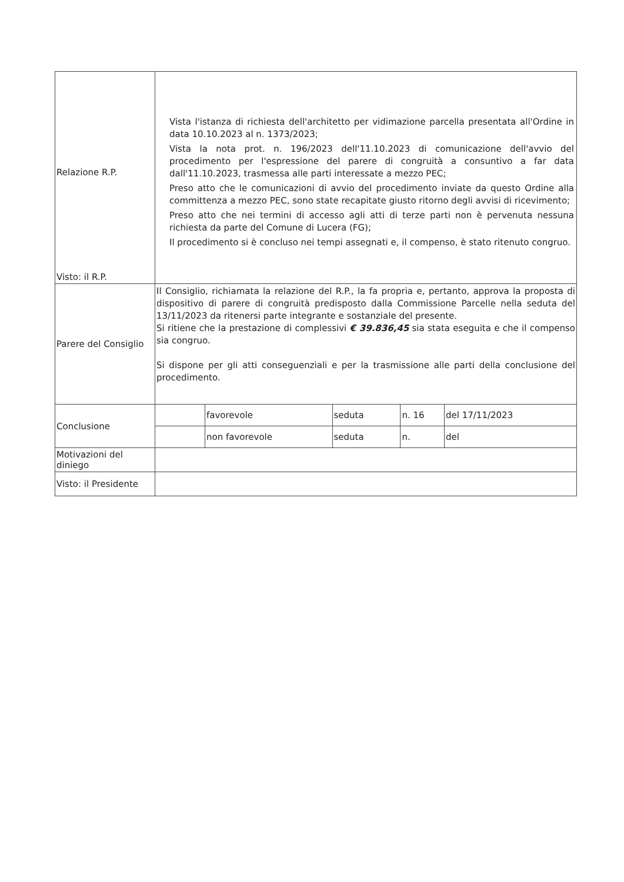| Relazione R.P. Visto: il R.P. | Vista l'istanza di richiesta dell'architetto per vidimazione parcella presentata all'Ordine in data 10.10.2023 al n. 1373/2023; Vista la nota prot. n. 196/2023 dell'11.10.2023 di comunicazione dell'avvio del procedimento per l'espressione del parere di congruità a consuntivo a far data dall'11.10.2023, trasmessa alle parti interessate a mezzo PEC; Preso atto che le comunicazioni di avvio del procedimento inviate da questo Ordine alla committenza a mezzo PEC, sono state recapitate giusto ritorno degli avvisi di ricevimento; Preso atto che nei termini di accesso agli atti di terze parti non è pervenuta nessuna richiesta da parte del Comune di Lucera (FG); Il procedimento si è concluso nei tempi assegnati e, il compenso, è stato ritenuto congruo. | | | | |
| Parere del Consiglio | Il Consiglio, richiamata la relazione del R.P., la fa propria e, pertanto, approva la proposta di dispositivo di parere di congruità predisposto dalla Commissione Parcelle nella seduta del 13/11/2023 da ritenersi parte integrante e sostanziale del presente. Si ritiene che la prestazione di complessivi € 39.836,45 sia stata eseguita e che il compenso sia congruo. Si dispone per gli atti conseguenziali e per la trasmissione alle parti della conclusione del procedimento. | | | | |
| Conclusione | | favorevole | seduta | n. 16 | del 17/11/2023 |
| | | non favorevole | seduta | n. | del |
| Motivazioni del diniego | | | | | |
| Visto: il Presidente | | | | | |